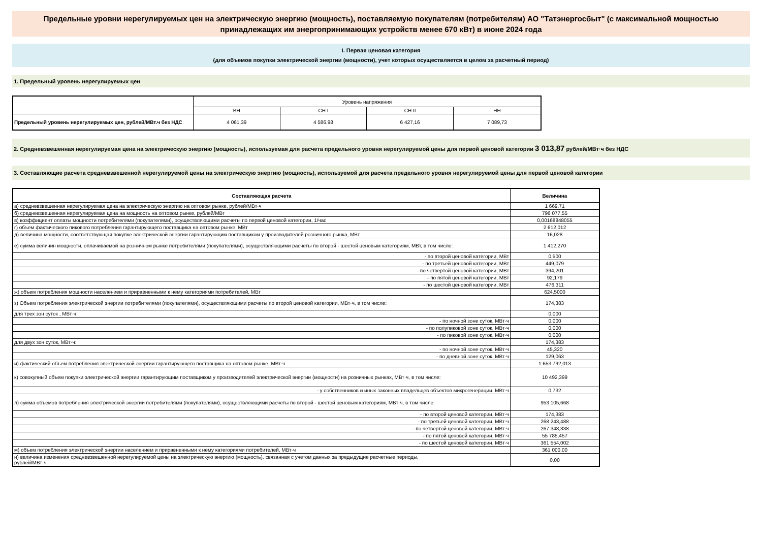Предельные уровни нерегулируемых цен на электрическую энергию (мощность), поставляемую покупателям (потребителям) АО "Татэнергосбыт" (с максимальной мощностью принадлежащих им энергопринимающих устройств менее 670 кВт) в июне 2024 года
I. Первая ценовая категория
(для объемов покупки электрической энергии (мощности), учет которых осуществляется в целом за расчетный период)
1. Предельный уровень нерегулируемых цен
| | Уровень напряжения | | | |
| | ВН | СН I | СН II | НН |
| Предельный уровень нерегулируемых цен, рублей/МВт.ч без НДС | 4 061,39 | 4 586,98 | 6 427,16 | 7 089,73 |
2. Средневзвешенная нерегулируемая цена на электрическую энергию (мощность), используемая для расчета предельного уровня нерегулируемой цены для первой ценовой категории 3 013,87 рублей/МВт·ч без НДС
3. Составляющие расчета средневзвешенной нерегулируемой цены на электрическую энергию (мощность), используемой для расчета предельного уровня нерегулируемой цены для первой ценовой категории
| Составляющая расчета | Величина |
| --- | --- |
| а) средневзвешенная нерегулируемая цена на электрическую энергию на оптовом рынке, рублей/МВт·ч | 1 669,71 |
| б) средневзвешенная нерегулируемая цена на мощность на оптовом рынке, рублей/МВт | 796 077,55 |
| в) коэффициент оплаты мощности потребителями (покупателями), осуществляющими расчеты по первой ценовой категории, 1/час | 0,00168848055 |
| г) объем фактического пикового потребления гарантирующего поставщика на оптовом рынке, МВт | 2 612,012 |
| д) величина мощности, соответствующая покупке электрической энергии гарантирующим поставщиком у производителей розничного рынка, МВт | 16,028 |
| е) сумма величин мощности, оплачиваемой на розничном рынке потребителями (покупателями), осуществляющими расчеты по второй - шестой ценовым категориям, МВт, в том числе: | 1 412,270 |
| - по второй ценовой категории, МВт | 0,500 |
| - по третьей ценовой категории, МВт | 449,079 |
| - по четвертой ценовой категории, МВт | 394,201 |
| - по пятой ценовой категории, МВт | 92,179 |
| - по шестой ценовой категории, МВт | 476,311 |
| ж) объем потребления мощности населением и приравненными к нему категориями потребителей, МВт | 624,5000 |
| з) Объем потребления электрической энергии потребителями (покупателями), осуществляющими расчеты по второй ценовой категории, МВт·ч, в том числе: | 174,383 |
| для трех зон суток , МВт·ч: | 0,000 |
| - по ночной зоне суток, МВт·ч | 0,000 |
| - по полупиковой зоне суток, МВт·ч | 0,000 |
| - по пиковой зоне суток, МВт·ч | 0,000 |
| для двух зон суток, МВт·ч: | 174,383 |
| - по ночной зоне суток, МВт·ч | 45,320 |
| - по дневной зоне суток, МВт·ч | 129,063 |
| и) фактический объем потребления электрической энергии гарантирующего поставщика на оптовом рынке, МВт·ч | 1 653 792,013 |
| к) совокупный объем покупки электрической энергии гарантирующим поставщиком у производителей электрической энергии (мощности) на розничных рынках, МВт·ч, в том числе: | 10 492,399 |
| - у собственников и иных законных владельцев объектов микрогенерации, МВт·ч | 0,732 |
| л) сумма объемов потребления электрической энергии потребителями (покупателями), осуществляющими расчеты по второй - шестой ценовым категориям, МВт·ч, в том числе: | 953 105,668 |
| - по второй ценовой категории, МВт·ч | 174,383 |
| - по третьей ценовой категории, МВт·ч | 268 243,488 |
| - по четвертой ценовой категории, МВт·ч | 267 348,338 |
| - по пятой ценовой категории, МВт·ч | 55 785,457 |
| - по шестой ценовой категории, МВт·ч | 361 554,002 |
| м) объем потребления электрической энергии населением и приравненными к нему категориями потребителей, МВт·ч | 361 000,00 |
| н) величина изменения средневзвешенной нерегулируемой цены на электрическую энергию (мощность), связанная с учетом данных за предыдущие расчетные периоды, рублей/МВт·ч | 0,00 |